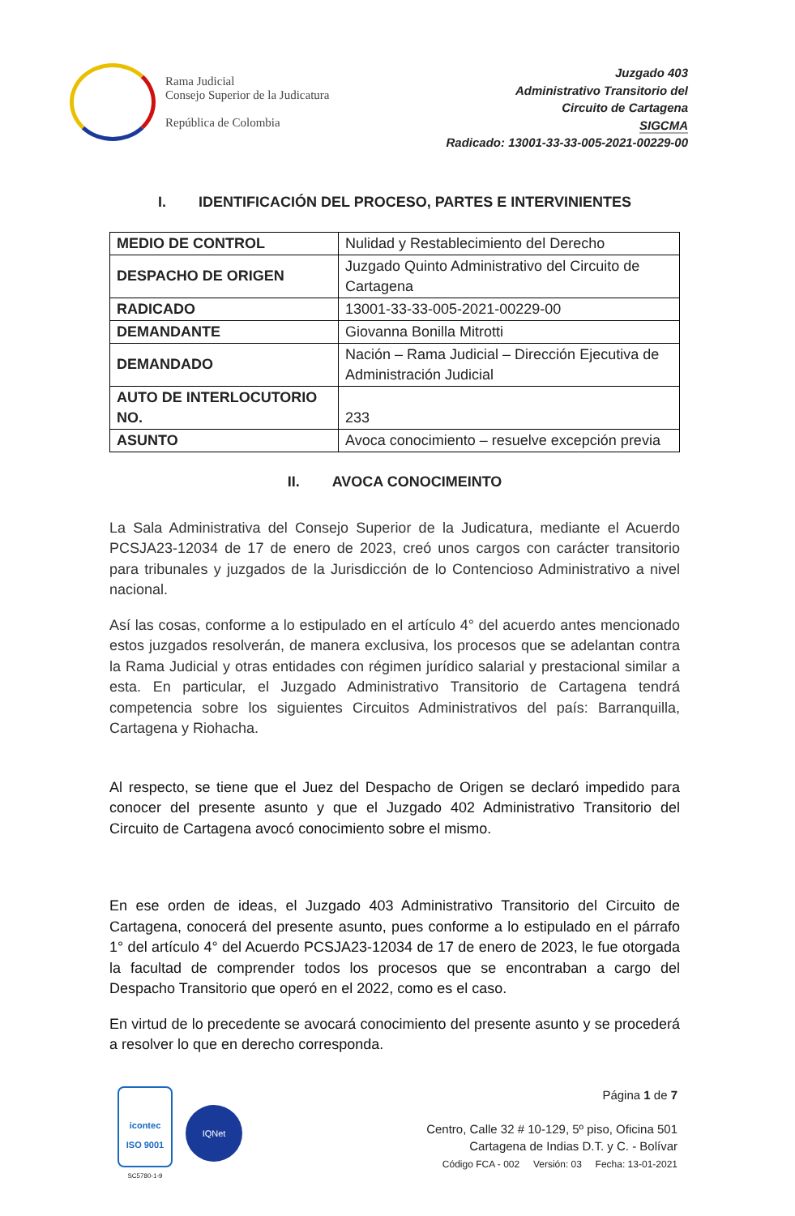Rama Judicial
Consejo Superior de la Judicatura
República de Colombia
Juzgado 403
Administrativo Transitorio del
Circuito de Cartagena
SIGCMA
Radicado: 13001-33-33-005-2021-00229-00
I. IDENTIFICACIÓN DEL PROCESO, PARTES E INTERVINIENTES
| MEDIO DE CONTROL | Nulidad y Restablecimiento del Derecho |
| DESPACHO DE ORIGEN | Juzgado Quinto Administrativo del Circuito de Cartagena |
| RADICADO | 13001-33-33-005-2021-00229-00 |
| DEMANDANTE | Giovanna Bonilla Mitrotti |
| DEMANDADO | Nación – Rama Judicial – Dirección Ejecutiva de Administración Judicial |
| AUTO DE INTERLOCUTORIO NO. | 233 |
| ASUNTO | Avoca conocimiento – resuelve excepción previa |
II. AVOCA CONOCIMEINTO
La Sala Administrativa del Consejo Superior de la Judicatura, mediante el Acuerdo PCSJA23-12034 de 17 de enero de 2023, creó unos cargos con carácter transitorio para tribunales y juzgados de la Jurisdicción de lo Contencioso Administrativo a nivel nacional.
Así las cosas, conforme a lo estipulado en el artículo 4° del acuerdo antes mencionado estos juzgados resolverán, de manera exclusiva, los procesos que se adelantan contra la Rama Judicial y otras entidades con régimen jurídico salarial y prestacional similar a esta. En particular, el Juzgado Administrativo Transitorio de Cartagena tendrá competencia sobre los siguientes Circuitos Administrativos del país: Barranquilla, Cartagena y Riohacha.
Al respecto, se tiene que el Juez del Despacho de Origen se declaró impedido para conocer del presente asunto y que el Juzgado 402 Administrativo Transitorio del Circuito de Cartagena avocó conocimiento sobre el mismo.
En ese orden de ideas, el Juzgado 403 Administrativo Transitorio del Circuito de Cartagena, conocerá del presente asunto, pues conforme a lo estipulado en el párrafo 1° del artículo 4° del Acuerdo PCSJA23-12034 de 17 de enero de 2023, le fue otorgada la facultad de comprender todos los procesos que se encontraban a cargo del Despacho Transitorio que operó en el 2022, como es el caso.
En virtud de lo precedente se avocará conocimiento del presente asunto y se procederá a resolver lo que en derecho corresponda.
icontec
ISO 9001
SC5780-1-9
IQNet
Página 1 de 7
Centro, Calle 32 # 10-129, 5º piso, Oficina 501
Cartagena de Indias D.T. y C. - Bolívar
Código FCA - 002 Versión: 03 Fecha: 13-01-2021